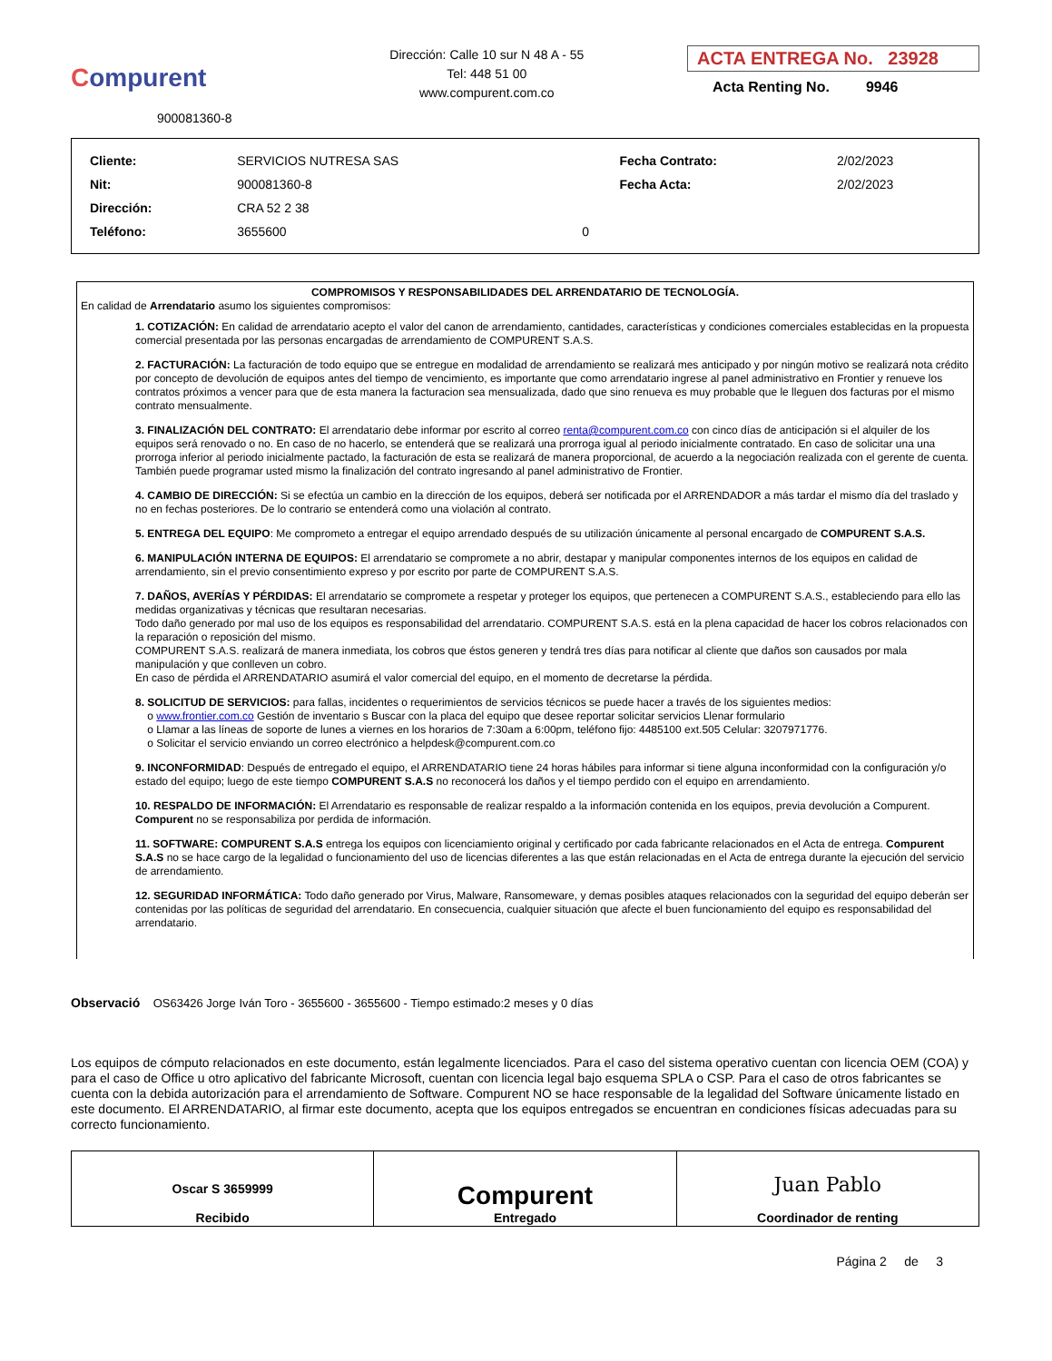Compurent
900081360-8
Dirección: Calle 10 sur N 48 A - 55
Tel: 448 51 00
www.compurent.com.co
ACTA ENTREGA No. 23928
Acta Renting No. 9946
| Cliente: | SERVICIOS NUTRESA SAS | | Fecha Contrato: | 2/02/2023 |
| Nit: | 900081360-8 | | Fecha Acta: | 2/02/2023 |
| Dirección: | CRA 52 2 38 | | | |
| Teléfono: | 3655600 | 0 | | |
COMPROMISOS Y RESPONSABILIDADES DEL ARRENDATARIO DE TECNOLOGÍA.
En calidad de Arrendatario asumo los siguientes compromisos:
1. COTIZACIÓN: En calidad de arrendatario acepto el valor del canon de arrendamiento, cantidades, características y condiciones comerciales establecidas en la propuesta comercial presentada por las personas encargadas de arrendamiento de COMPURENT S.A.S.
2. FACTURACIÓN: La facturación de todo equipo que se entregue en modalidad de arrendamiento se realizará mes anticipado y por ningún motivo se realizará nota crédito por concepto de devolución de equipos antes del tiempo de vencimiento, es importante que como arrendatario ingrese al panel administrativo en Frontier y renueve los contratos próximos a vencer para que de esta manera la facturacion sea mensualizada, dado que sino renueva es muy probable que le lleguen dos facturas por el mismo contrato mensualmente.
3. FINALIZACIÓN DEL CONTRATO: El arrendatario debe informar por escrito al correo renta@compurent.com.co con cinco días de anticipación si el alquiler de los equipos será renovado o no. En caso de no hacerlo, se entenderá que se realizará una prorroga igual al periodo inicialmente contratado. En caso de solicitar una una prorroga inferior al periodo inicialmente pactado, la facturación de esta se realizará de manera proporcional, de acuerdo a la negociación realizada con el gerente de cuenta. También puede programar usted mismo la finalización del contrato ingresando al panel administrativo de Frontier.
4. CAMBIO DE DIRECCIÓN: Si se efectúa un cambio en la dirección de los equipos, deberá ser notificada por el ARRENDADOR a más tardar el mismo día del traslado y no en fechas posteriores. De lo contrario se entenderá como una violación al contrato.
5. ENTREGA DEL EQUIPO: Me comprometo a entregar el equipo arrendado después de su utilización únicamente al personal encargado de COMPURENT S.A.S.
6. MANIPULACIÓN INTERNA DE EQUIPOS: El arrendatario se compromete a no abrir, destapar y manipular componentes internos de los equipos en calidad de arrendamiento, sin el previo consentimiento expreso y por escrito por parte de COMPURENT S.A.S.
7. DAÑOS, AVERÍAS Y PÉRDIDAS: El arrendatario se compromete a respetar y proteger los equipos, que pertenecen a COMPURENT S.A.S., estableciendo para ello las medidas organizativas y técnicas que resultaran necesarias.
Todo daño generado por mal uso de los equipos es responsabilidad del arrendatario. COMPURENT S.A.S. está en la plena capacidad de hacer los cobros relacionados con la reparación o reposición del mismo.
COMPURENT S.A.S. realizará de manera inmediata, los cobros que éstos generen y tendrá tres días para notificar al cliente que daños son causados por mala manipulación y que conlleven un cobro.
En caso de pérdida el ARRENDATARIO asumirá el valor comercial del equipo, en el momento de decretarse la pérdida.
8. SOLICITUD DE SERVICIOS: para fallas, incidentes o requerimientos de servicios técnicos se puede hacer a través de los siguientes medios:
o www.frontier.com.co Gestión de inventario s Buscar con la placa del equipo que desee reportar solicitar servicios Llenar formulario
o Llamar a las líneas de soporte de lunes a viernes en los horarios de 7:30am a 6:00pm, teléfono fijo: 4485100 ext.505 Celular: 3207971776.
o Solicitar el servicio enviando un correo electrónico a helpdesk@compurent.com.co
9. INCONFORMIDAD: Después de entregado el equipo, el ARRENDATARIO tiene 24 horas hábiles para informar si tiene alguna inconformidad con la configuración y/o estado del equipo; luego de este tiempo COMPURENT S.A.S no reconocerá los daños y el tiempo perdido con el equipo en arrendamiento.
10. RESPALDO DE INFORMACIÓN: El Arrendatario es responsable de realizar respaldo a la información contenida en los equipos, previa devolución a Compurent. Compurent no se responsabiliza por perdida de información.
11. SOFTWARE: COMPURENT S.A.S entrega los equipos con licenciamiento original y certificado por cada fabricante relacionados en el Acta de entrega. Compurent S.A.S no se hace cargo de la legalidad o funcionamiento del uso de licencias diferentes a las que están relacionadas en el Acta de entrega durante la ejecución del servicio de arrendamiento.
12. SEGURIDAD INFORMÁTICA: Todo daño generado por Virus, Malware, Ransomeware, y demas posibles ataques relacionados con la seguridad del equipo deberán ser contenidas por las políticas de seguridad del arrendatario. En consecuencia, cualquier situación que afecte el buen funcionamiento del equipo es responsabilidad del arrendatario.
Observació OS63426 Jorge Iván Toro - 3655600 - 3655600 - Tiempo estimado:2 meses y 0 días
Los equipos de cómputo relacionados en este documento, están legalmente licenciados. Para el caso del sistema operativo cuentan con licencia OEM (COA) y para el caso de Office u otro aplicativo del fabricante Microsoft, cuentan con licencia legal bajo esquema SPLA o CSP. Para el caso de otros fabricantes se cuenta con la debida autorización para el arrendamiento de Software. Compurent NO se hace responsable de la legalidad del Software únicamente listado en este documento. El ARRENDATARIO, al firmar este documento, acepta que los equipos entregados se encuentran en condiciones físicas adecuadas para su correcto funcionamiento.
| Oscar S 3659999 Recibido | Compurent Entregado | Juan Pablo Coordinador de renting |
Página 2 de 3